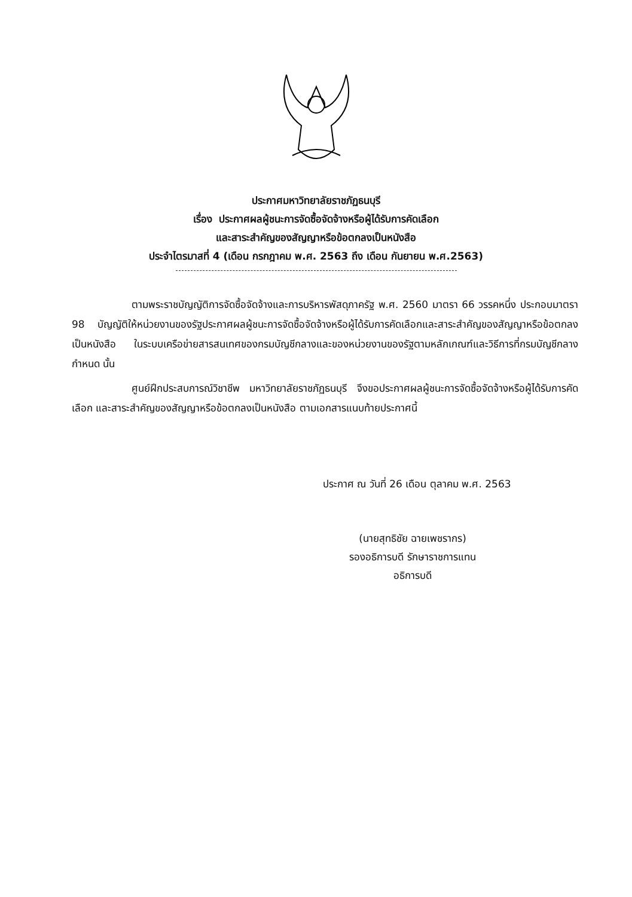ประกาศมหาวิทยาลัยราชภัฏธนบุรี
เรื่อง ประกาศผลผู้ชนะการจัดซื้อจัดจ้างหรือผู้ได้รับการคัดเลือก
และสาระสำคัญของสัญญาหรือข้อตกลงเป็นหนังสือ
ประจำไตรมาสที่ 4 (เดือน กรกฎาคม พ.ศ. 2563 ถึง เดือน กันยายน พ.ศ.2563)
ตามพระราชบัญญัติการจัดซื้อจัดจ้างและการบริหารพัสดุภาครัฐ พ.ศ. 2560 มาตรา 66 วรรคหนึ่ง ประกอบมาตรา 98 บัญญัติให้หน่วยงานของรัฐประกาศผลผู้ชนะการจัดซื้อจัดจ้างหรือผู้ได้รับการคัดเลือกและสาระสำคัญของสัญญาหรือข้อตกลงเป็นหนังสือ ในระบบเครือข่ายสารสนเทศของกรมบัญชีกลางและของหน่วยงานของรัฐตามหลักเกณฑ์และวิธีการที่กรมบัญชีกลางกำหนด นั้น
ศูนย์ฝึกประสบการณ์วิชาชีพ มหาวิทยาลัยราชภัฏธนบุรี จึงขอประกาศผลผู้ชนะการจัดซื้อจัดจ้างหรือผู้ได้รับการคัดเลือก และสาระสำคัญของสัญญาหรือข้อตกลงเป็นหนังสือ ตามเอกสารแนบท้ายประกาศนี้
ประกาศ ณ วันที่ 26 เดือน ตุลาคม พ.ศ. 2563
(นายสุทธิชัย ฉายเพชรากร)
รองอธิการบดี รักษาราชการแทน
อธิการบดี